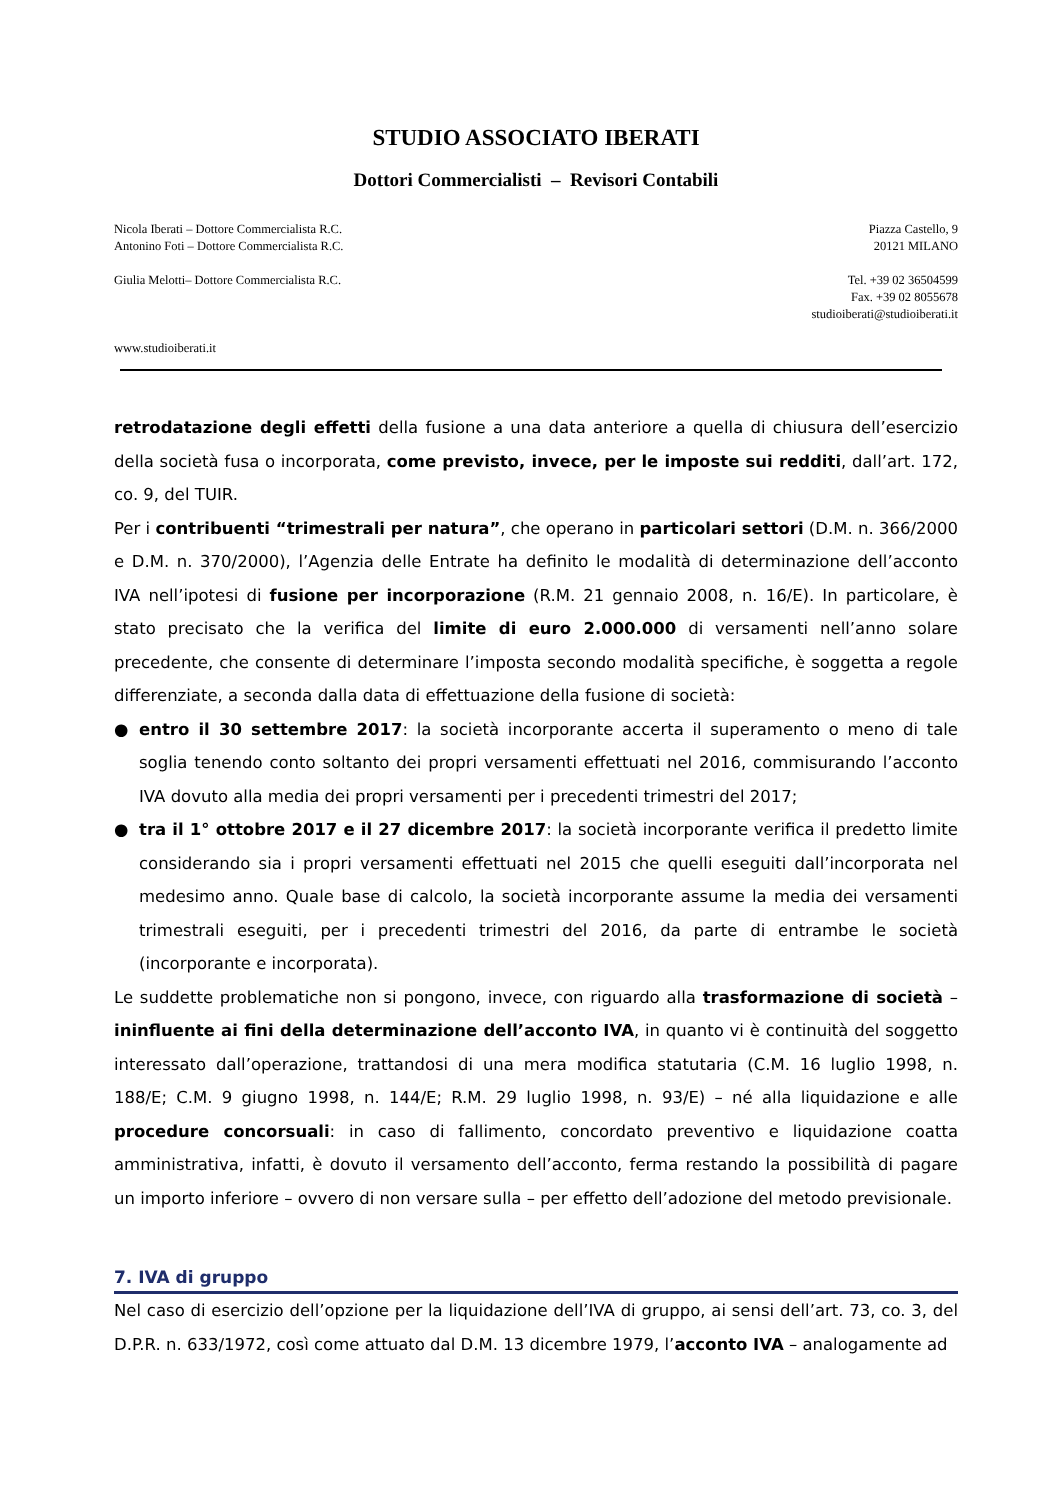STUDIO ASSOCIATO IBERATI
Dottori Commercialisti – Revisori Contabili
Nicola Iberati – Dottore Commercialista R.C.
Antonino Foti – Dottore Commercialista R.C.
Piazza Castello, 9
20121 MILANO
Giulia Melotti– Dottore Commercialista R.C.
Tel. +39 02 36504599
Fax. +39 02 8055678
studioiberati@studioiberati.it
www.studioiberati.it
retrodatazione degli effetti della fusione a una data anteriore a quella di chiusura dell’esercizio della società fusa o incorporata, come previsto, invece, per le imposte sui redditi, dall’art. 172, co. 9, del TUIR.
Per i contribuenti “trimestrali per natura”, che operano in particolari settori (D.M. n. 366/2000 e D.M. n. 370/2000), l’Agenzia delle Entrate ha definito le modalità di determinazione dell’acconto IVA nell’ipotesi di fusione per incorporazione (R.M. 21 gennaio 2008, n. 16/E). In particolare, è stato precisato che la verifica del limite di euro 2.000.000 di versamenti nell’anno solare precedente, che consente di determinare l’imposta secondo modalità specifiche, è soggetta a regole differenziate, a seconda dalla data di effettuazione della fusione di società:
● entro il 30 settembre 2017: la società incorporante accerta il superamento o meno di tale soglia tenendo conto soltanto dei propri versamenti effettuati nel 2016, commisurando l’acconto IVA dovuto alla media dei propri versamenti per i precedenti trimestri del 2017;
● tra il 1° ottobre 2017 e il 27 dicembre 2017: la società incorporante verifica il predetto limite considerando sia i propri versamenti effettuati nel 2015 che quelli eseguiti dall’incorporata nel medesimo anno. Quale base di calcolo, la società incorporante assume la media dei versamenti trimestrali eseguiti, per i precedenti trimestri del 2016, da parte di entrambe le società (incorporante e incorporata).
Le suddette problematiche non si pongono, invece, con riguardo alla trasformazione di società – ininfluente ai fini della determinazione dell’acconto IVA, in quanto vi è continuità del soggetto interessato dall’operazione, trattandosi di una mera modifica statutaria (C.M. 16 luglio 1998, n. 188/E; C.M. 9 giugno 1998, n. 144/E; R.M. 29 luglio 1998, n. 93/E) – né alla liquidazione e alle procedure concorsuali: in caso di fallimento, concordato preventivo e liquidazione coatta amministrativa, infatti, è dovuto il versamento dell’acconto, ferma restando la possibilità di pagare un importo inferiore – ovvero di non versare sulla – per effetto dell’adozione del metodo previsionale.
7. IVA di gruppo
Nel caso di esercizio dell’opzione per la liquidazione dell’IVA di gruppo, ai sensi dell’art. 73, co. 3, del D.P.R. n. 633/1972, così come attuato dal D.M. 13 dicembre 1979, l’acconto IVA – analogamente ad